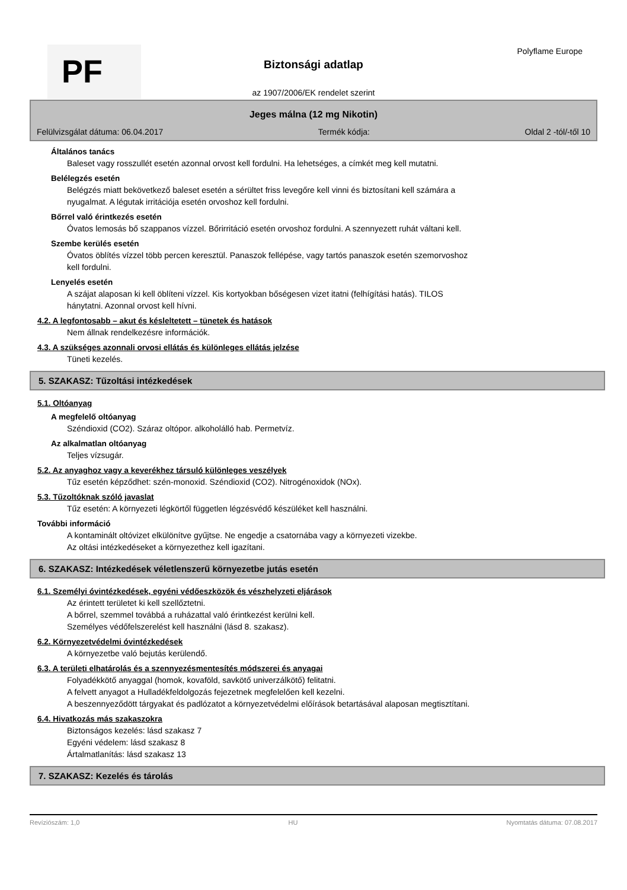PF Polyflame Europe
Biztonsági adatlap
az 1907/2006/EK rendelet szerint
Jeges málna (12 mg Nikotin)
Felülvizsgálat dátuma: 06.04.2017 Termék kódja: Oldal 2 -tól/-től 10
Általános tanács
Baleset vagy rosszullét esetén azonnal orvost kell fordulni. Ha lehetséges, a címkét meg kell mutatni.
Belélegzés esetén
Belégzés miatt bekövetkező baleset esetén a sérültet friss levegőre kell vinni és biztosítani kell számára a
nyugalmat. A légutak irritációja esetén orvoshoz kell fordulni.
Bőrrel való érintkezés esetén
Óvatos lemosás bő szappanos vízzel. Bőrirritáció esetén orvoshoz fordulni. A szennyezett ruhát váltani kell.
Szembe kerülés esetén
Óvatos öblítés vízzel több percen keresztül. Panaszok fellépése, vagy tartós panaszok esetén szemorvoshoz
kell fordulni.
Lenyelés esetén
A szájat alaposan ki kell öblíteni vízzel. Kis kortyokban bőségesen vizet itatni (felhígítási hatás). TILOS
hánytatni. Azonnal orvost kell hívni.
4.2. A legfontosabb – akut és késleltetett – tünetek és hatások
Nem állnak rendelkezésre információk.
4.3. A szükséges azonnali orvosi ellátás és különleges ellátás jelzése
Tüneti kezelés.
5. SZAKASZ: Tűzoltási intézkedések
5.1. Oltóanyag
A megfelelő oltóanyag
Széndioxid (CO2). Száraz oltópor. alkoholálló hab. Permetvíz.
Az alkalmatlan oltóanyag
Teljes vízsugár.
5.2. Az anyaghoz vagy a keverékhez társuló különleges veszélyek
Tűz esetén képződhet: szén-monoxid. Széndioxid (CO2). Nitrogénoxidok (NOx).
5.3. Tűzoltóknak szóló javaslat
Tűz esetén: A környezeti légkörtől független légzésvédő készüléket kell használni.
További információ
A kontaminált oltóvizet elkülönítve gyűjtse. Ne engedje a csatornába vagy a környezeti vizekbe.
Az oltási intézkedéseket a környezethez kell igazítani.
6. SZAKASZ: Intézkedések véletlenszerű környezetbe jutás esetén
6.1. Személyi óvintézkedések, egyéni védőeszközök és vészhelyzeti eljárások
Az érintett területet ki kell szellőztetni.
A bőrrel, szemmel továbbá a ruházattal való érintkezést kerülni kell.
Személyes védőfelszerelést kell használni (lásd 8. szakasz).
6.2. Környezetvédelmi óvintézkedések
A környezetbe való bejutás kerülendő.
6.3. A területi elhatárolás és a szennyezésmentesítés módszerei és anyagai
Folyadékkötő anyaggal (homok, kovaföld, savkötő univerzálkötő) felitatni.
A felvett anyagot a Hulladékfeldolgozás fejezetnek megfelelően kell kezelni.
A beszennyeződött tárgyakat és padlózatot a környezetvédelmi előírások betartásával alaposan megtisztítani.
6.4. Hivatkozás más szakaszokra
Biztonságos kezelés: lásd szakasz 7
Egyéni védelem: lásd szakasz 8
Ártalmatlanítás: lásd szakasz 13
7. SZAKASZ: Kezelés és tárolás
Revíziószám: 1,0 HU Nyomtatás dátuma: 07.08.2017